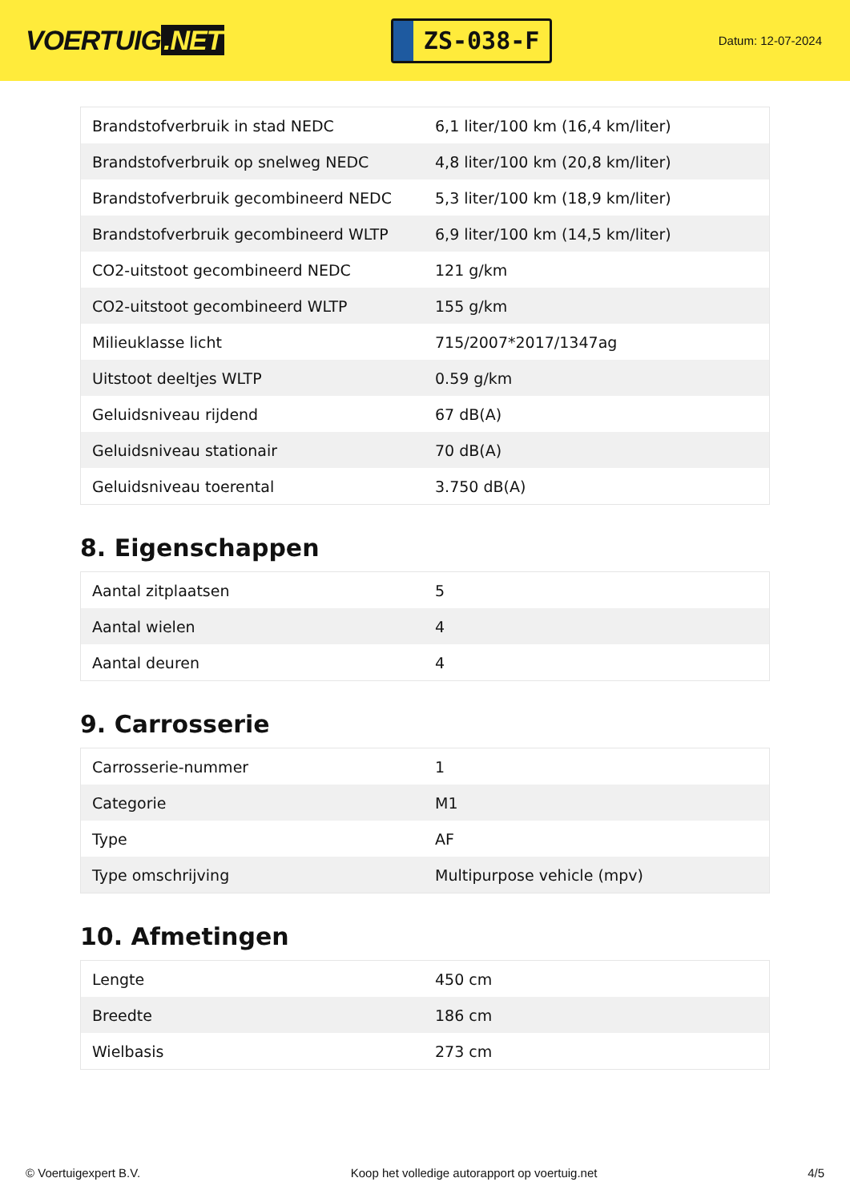VOERTUIG.NET
ZS-038-F
Datum: 12-07-2024
| Brandstofverbruik in stad NEDC | 6,1 liter/100 km (16,4 km/liter) |
| Brandstofverbruik op snelweg NEDC | 4,8 liter/100 km (20,8 km/liter) |
| Brandstofverbruik gecombineerd NEDC | 5,3 liter/100 km (18,9 km/liter) |
| Brandstofverbruik gecombineerd WLTP | 6,9 liter/100 km (14,5 km/liter) |
| CO2-uitstoot gecombineerd NEDC | 121 g/km |
| CO2-uitstoot gecombineerd WLTP | 155 g/km |
| Milieuklasse licht | 715/2007*2017/1347ag |
| Uitstoot deeltjes WLTP | 0.59 g/km |
| Geluidsniveau rijdend | 67 dB(A) |
| Geluidsniveau stationair | 70 dB(A) |
| Geluidsniveau toerental | 3.750 dB(A) |
8. Eigenschappen
| Aantal zitplaatsen | 5 |
| Aantal wielen | 4 |
| Aantal deuren | 4 |
9. Carrosserie
| Carrosserie-nummer | 1 |
| Categorie | M1 |
| Type | AF |
| Type omschrijving | Multipurpose vehicle (mpv) |
10. Afmetingen
| Lengte | 450 cm |
| Breedte | 186 cm |
| Wielbasis | 273 cm |
© Voertuigexpert B.V. Koop het volledige autorapport op voertuig.net 4/5